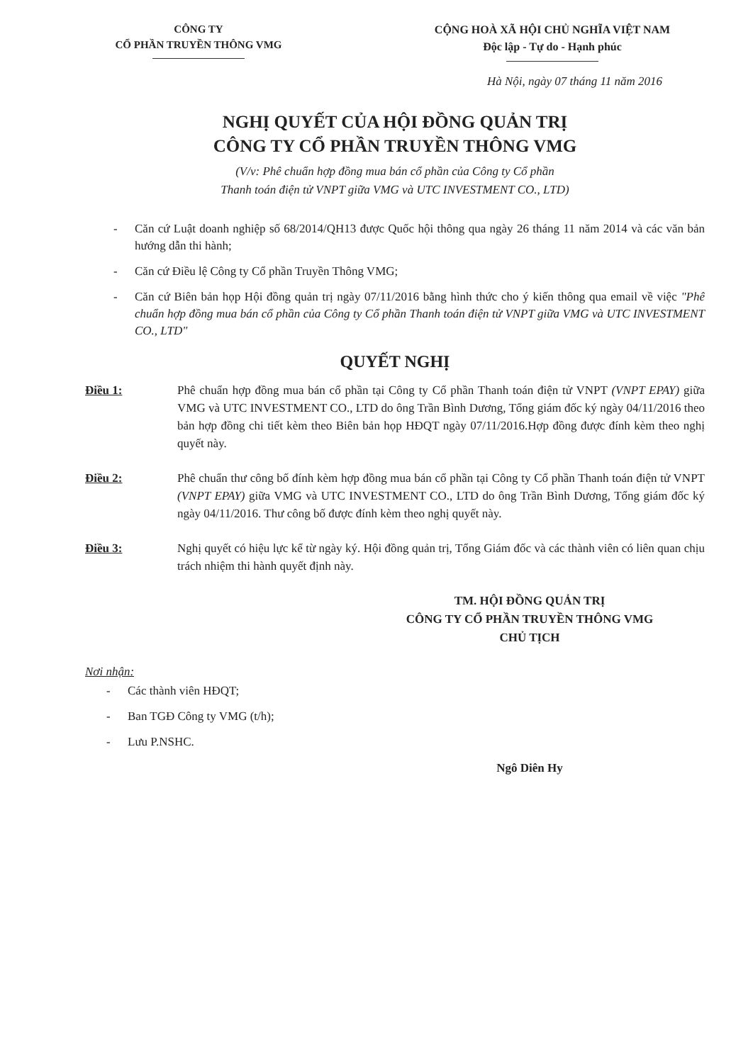CÔNG TY
CỔ PHẦN TRUYỀN THÔNG VMG
CỘNG HOÀ XÃ HỘI CHỦ NGHĨA VIỆT NAM
Độc lập - Tự do - Hạnh phúc
Hà Nội, ngày 07 tháng 11 năm 2016
NGHỊ QUYẾT CỦA HỘI ĐỒNG QUẢN TRỊ
CÔNG TY CỔ PHẦN TRUYỀN THÔNG VMG
(V/v: Phê chuẩn hợp đồng mua bán cổ phần của Công ty Cổ phần
Thanh toán điện tử VNPT giữa VMG và UTC INVESTMENT CO., LTD)
- Căn cứ Luật doanh nghiệp số 68/2014/QH13 được Quốc hội thông qua ngày 26 tháng 11 năm 2014 và các văn bản hướng dẫn thi hành;
- Căn cứ Điều lệ Công ty Cổ phần Truyền Thông VMG;
- Căn cứ Biên bản họp Hội đồng quản trị ngày 07/11/2016 bằng hình thức cho ý kiến thông qua email về việc "Phê chuẩn hợp đồng mua bán cổ phần của Công ty Cổ phần Thanh toán điện tử VNPT giữa VMG và UTC INVESTMENT CO., LTD"
QUYẾT NGHỊ
Điều 1: Phê chuẩn hợp đồng mua bán cổ phần tại Công ty Cổ phần Thanh toán điện tử VNPT (VNPT EPAY) giữa VMG và UTC INVESTMENT CO., LTD do ông Trần Bình Dương, Tổng giám đốc ký ngày 04/11/2016 theo bản hợp đồng chi tiết kèm theo Biên bản họp HĐQT ngày 07/11/2016.Hợp đồng được đính kèm theo nghị quyết này.
Điều 2: Phê chuẩn thư công bố đính kèm hợp đồng mua bán cổ phần tại Công ty Cổ phần Thanh toán điện tử VNPT (VNPT EPAY) giữa VMG và UTC INVESTMENT CO., LTD do ông Trần Bình Dương, Tổng giám đốc ký ngày 04/11/2016. Thư công bố được đính kèm theo nghị quyết này.
Điều 3: Nghị quyết có hiệu lực kể từ ngày ký. Hội đồng quản trị, Tổng Giám đốc và các thành viên có liên quan chịu trách nhiệm thi hành quyết định này.
TM. HỘI ĐỒNG QUẢN TRỊ
CÔNG TY CỔ PHẦN TRUYỀN THÔNG VMG
CHỦ TỊCH
Nơi nhận:
- Các thành viên HĐQT;
- Ban TGĐ Công ty VMG (t/h);
- Lưu P.NSHC.
Ngô Diên Hy